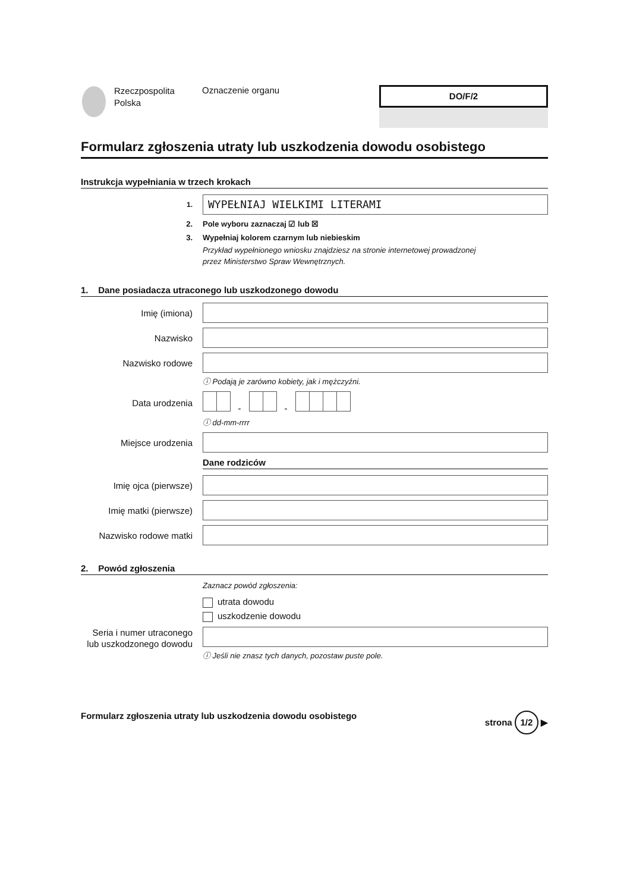Rzeczpospolita
Polska
Oznaczenie organu
DO/F/2
Formularz zgłoszenia utraty lub uszkodzenia dowodu osobistego
Instrukcja wypełniania w trzech krokach
1.
WYPEŁNIAJ WIELKIMI LITERAMI
2. Pole wyboru zaznaczaj ☑ lub ☒
3.
Wypełniaj kolorem czarnym lub niebieskim
Przykład wypełnionego wniosku znajdziesz na stronie internetowej prowadzonej
przez Ministerstwo Spraw Wewnętrznych.
1. Dane posiadacza utraconego lub uszkodzonego dowodu
Imię (imiona)
Nazwisko
Nazwisko rodowe
ⓘ Podają je zarówno kobiety, jak i mężczyźni.
Data urodzenia - -
ⓘ dd-mm-rrrr
Miejsce urodzenia
Dane rodziców
Imię ojca (pierwsze)
Imię matki (pierwsze)
Nazwisko rodowe matki
2. Powód zgłoszenia
Zaznacz powód zgłoszenia:
utrata dowodu
uszkodzenie dowodu
Seria i numer utraconego lub uszkodzonego dowodu
ⓘ Jeśli nie znasz tych danych, pozostaw puste pole.
Formularz zgłoszenia utraty lub uszkodzenia dowodu osobistego strona 1/2 ▶